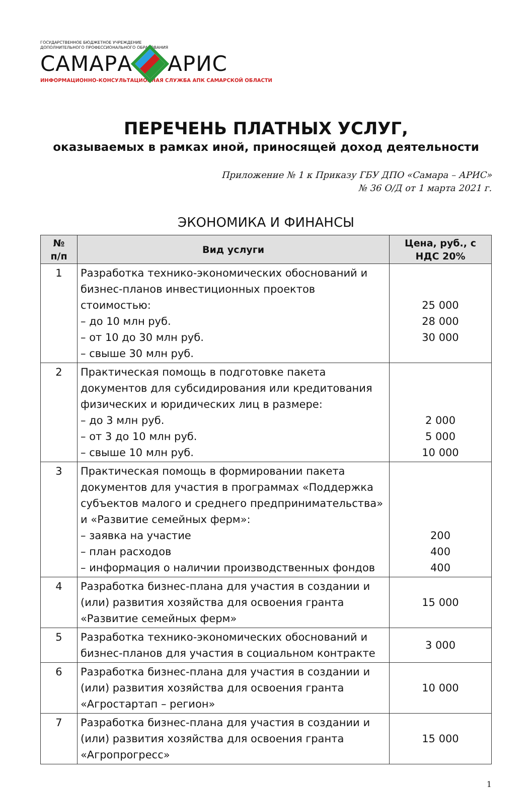ГОСУДАРСТВЕННОЕ БЮДЖЕТНОЕ УЧРЕЖДЕНИЕ
ДОПОЛНИТЕЛЬНОГО ПРОФЕССИОНАЛЬНОГО ОБРАЗОВАНИЯ
САМАРА АРИС
ИНФОРМАЦИОННО-КОНСУЛЬТАЦИОННАЯ СЛУЖБА АПК САМАРСКОЙ ОБЛАСТИ
ПЕРЕЧЕНЬ ПЛАТНЫХ УСЛУГ,
оказываемых в рамках иной, приносящей доход деятельности
Приложение № 1 к Приказу ГБУ ДПО «Самара – АРИС»
№ 36 О/Д от 1 марта 2021 г.
ЭКОНОМИКА И ФИНАНСЫ
| № п/п | Вид услуги | Цена, руб., с НДС 20% |
| --- | --- | --- |
| 1 | Разработка технико-экономических обоснований и бизнес-планов инвестиционных проектов стоимостью: – до 10 млн руб. – от 10 до 30 млн руб. – свыше 30 млн руб. | 25 000 28 000 30 000 |
| 2 | Практическая помощь в подготовке пакета документов для субсидирования или кредитования физических и юридических лиц в размере: – до 3 млн руб. – от 3 до 10 млн руб. – свыше 10 млн руб. | 2 000 5 000 10 000 |
| 3 | Практическая помощь в формировании пакета документов для участия в программах «Поддержка субъектов малого и среднего предпринимательства» и «Развитие семейных ферм»: – заявка на участие – план расходов – информация о наличии производственных фондов | 200 400 400 |
| 4 | Разработка бизнес-плана для участия в создании и (или) развития хозяйства для освоения гранта «Развитие семейных ферм» | 15 000 |
| 5 | Разработка технико-экономических обоснований и бизнес-планов для участия в социальном контракте | 3 000 |
| 6 | Разработка бизнес-плана для участия в создании и (или) развития хозяйства для освоения гранта «Агростартап – регион» | 10 000 |
| 7 | Разработка бизнес-плана для участия в создании и (или) развития хозяйства для освоения гранта «Агропрогресс» | 15 000 |
1